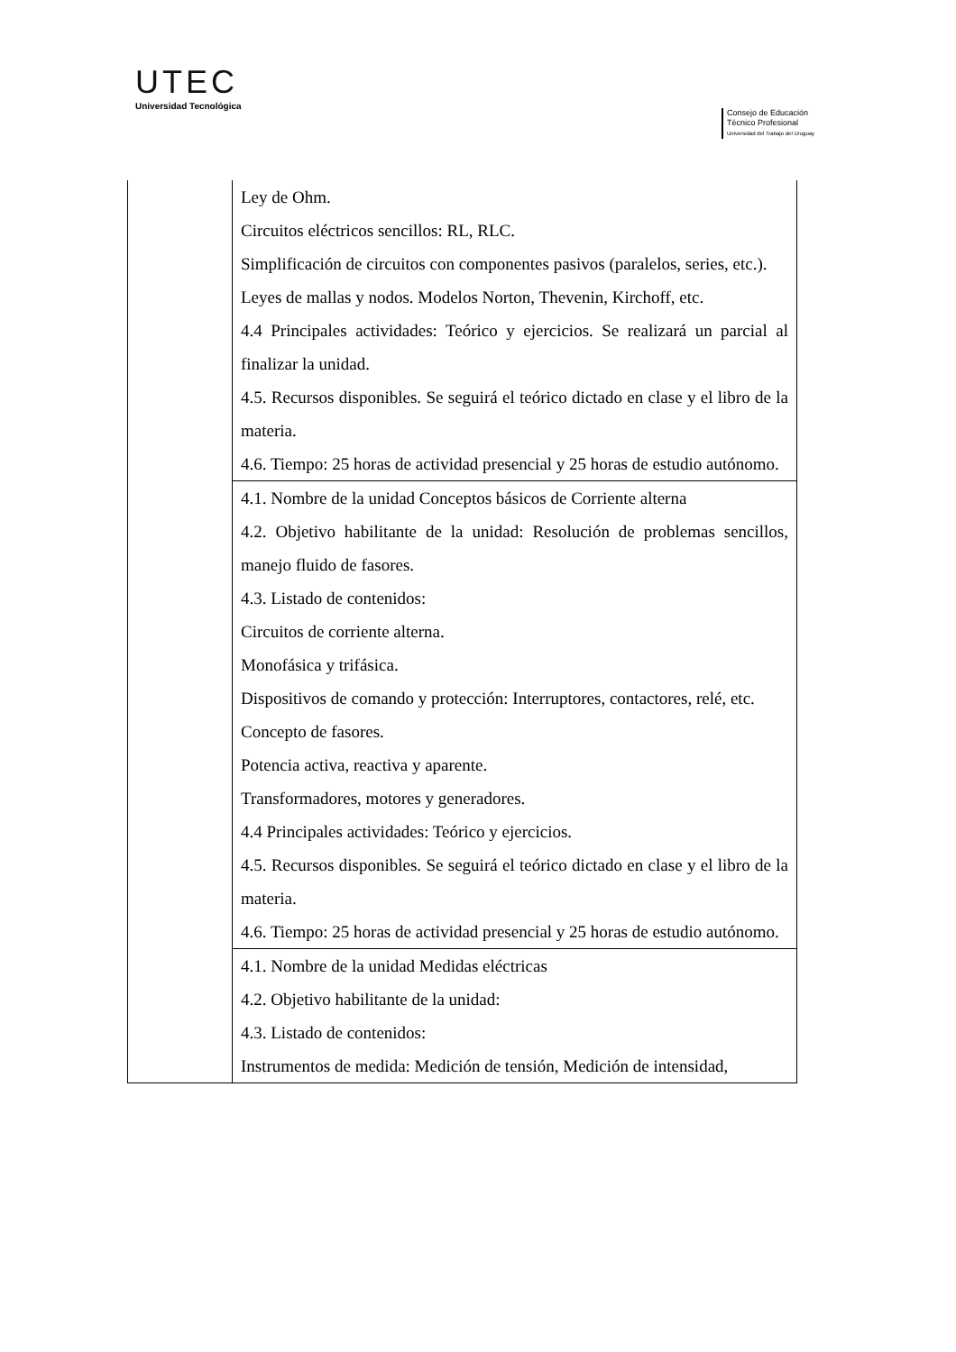UTEC
Universidad Tecnológica
Consejo de Educación
Técnico Profesional
Universidad del Trabajo del Uruguay
| | Ley de Ohm. Circuitos eléctricos sencillos: RL, RLC. Simplificación de circuitos con componentes pasivos (paralelos, series, etc.). Leyes de mallas y nodos. Modelos Norton, Thevenin, Kirchoff, etc. 4.4 Principales actividades: Teórico y ejercicios. Se realizará un parcial al finalizar la unidad. 4.5. Recursos disponibles. Se seguirá el teórico dictado en clase y el libro de la materia. 4.6. Tiempo: 25 horas de actividad presencial y 25 horas de estudio autónomo. |
| | 4.1. Nombre de la unidad Conceptos básicos de Corriente alterna 4.2. Objetivo habilitante de la unidad: Resolución de problemas sencillos, manejo fluido de fasores. 4.3. Listado de contenidos: Circuitos de corriente alterna. Monofásica y trifásica. Dispositivos de comando y protección: Interruptores, contactores, relé, etc. Concepto de fasores. Potencia activa, reactiva y aparente. Transformadores, motores y generadores. 4.4 Principales actividades: Teórico y ejercicios. 4.5. Recursos disponibles. Se seguirá el teórico dictado en clase y el libro de la materia. 4.6. Tiempo: 25 horas de actividad presencial y 25 horas de estudio autónomo. |
| | 4.1. Nombre de la unidad Medidas eléctricas 4.2. Objetivo habilitante de la unidad: 4.3. Listado de contenidos: Instrumentos de medida: Medición de tensión, Medición de intensidad, |